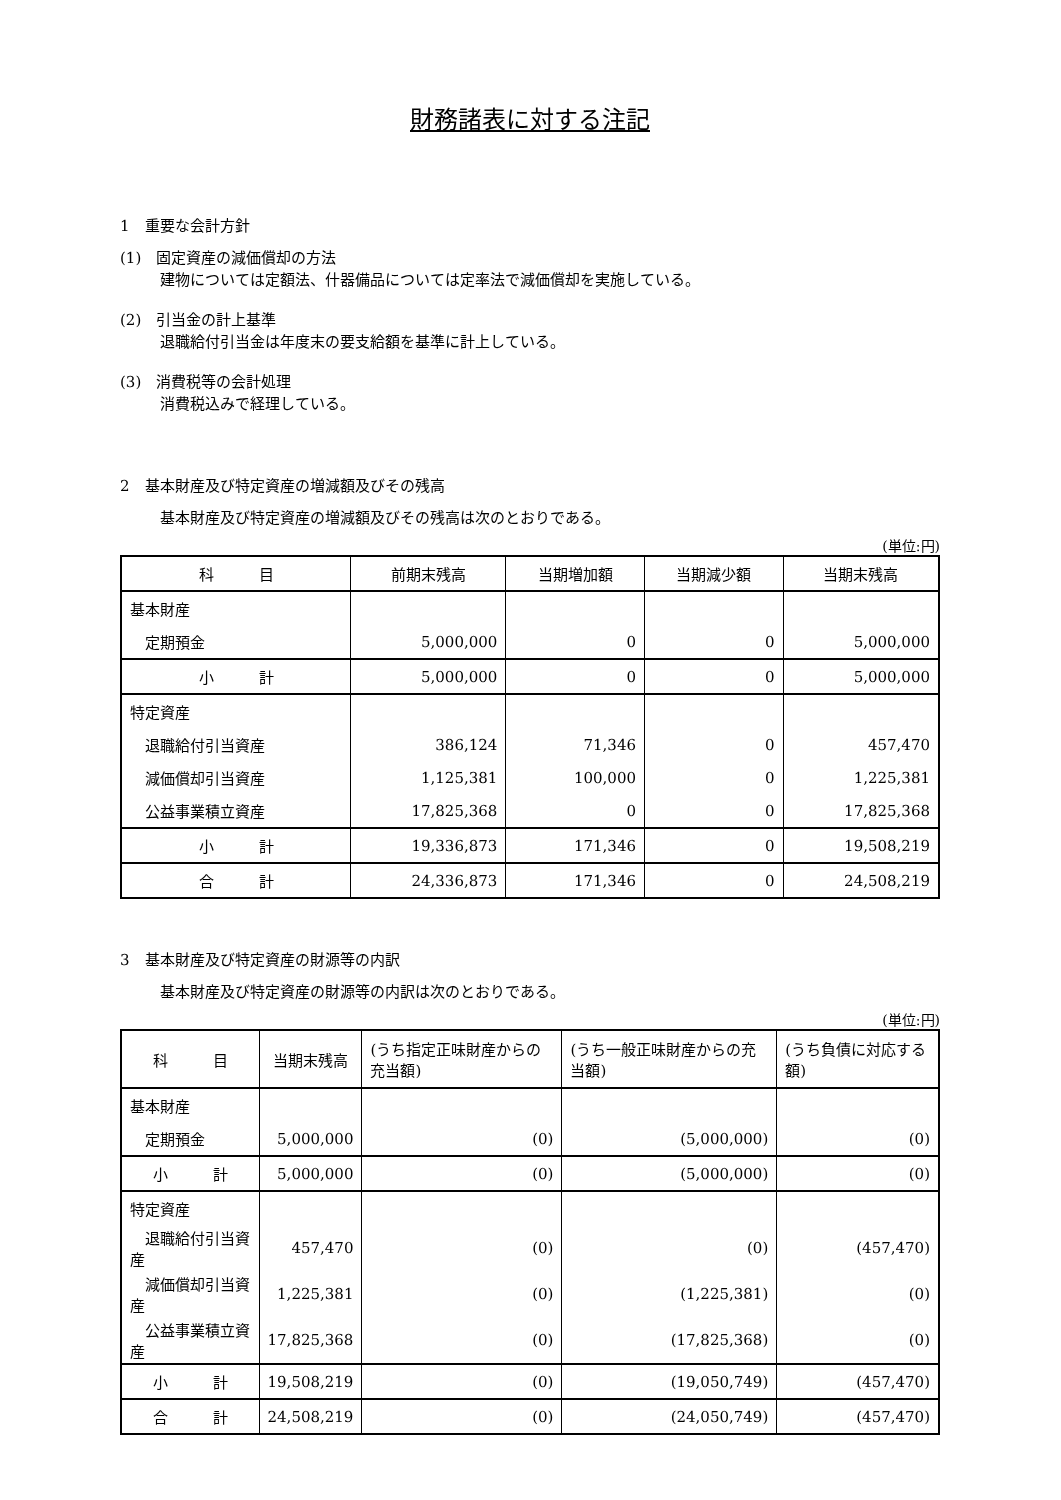財務諸表に対する注記
1　重要な会計方針
(1)　固定資産の減価償却の方法
建物については定額法、什器備品については定率法で減価償却を実施している。
(2)　引当金の計上基準
退職給付引当金は年度末の要支給額を基準に計上している。
(3)　消費税等の会計処理
消費税込みで経理している。
2　基本財産及び特定資産の増減額及びその残高
基本財産及び特定資産の増減額及びその残高は次のとおりである。
(単位:円)
| 科 目 | 前期末残高 | 当期増加額 | 当期減少額 | 当期末残高 |
| --- | --- | --- | --- | --- |
| 基本財産 | | | | |
| 定期預金 | 5,000,000 | 0 | 0 | 5,000,000 |
| 小 計 | 5,000,000 | 0 | 0 | 5,000,000 |
| 特定資産 | | | | |
| 退職給付引当資産 | 386,124 | 71,346 | 0 | 457,470 |
| 減価償却引当資産 | 1,125,381 | 100,000 | 0 | 1,225,381 |
| 公益事業積立資産 | 17,825,368 | 0 | 0 | 17,825,368 |
| 小 計 | 19,336,873 | 171,346 | 0 | 19,508,219 |
| 合 計 | 24,336,873 | 171,346 | 0 | 24,508,219 |
3　基本財産及び特定資産の財源等の内訳
基本財産及び特定資産の財源等の内訳は次のとおりである。
(単位:円)
| 科 目 | 当期末残高 | (うち指定正味財産からの充当額) | (うち一般正味財産からの充当額) | (うち負債に対応する額) |
| --- | --- | --- | --- | --- |
| 基本財産 | | | | |
| 定期預金 | 5,000,000 | (0) | (5,000,000) | (0) |
| 小 計 | 5,000,000 | (0) | (5,000,000) | (0) |
| 特定資産 | | | | |
| 退職給付引当資産 | 457,470 | (0) | (0) | (457,470) |
| 減価償却引当資産 | 1,225,381 | (0) | (1,225,381) | (0) |
| 公益事業積立資産 | 17,825,368 | (0) | (17,825,368) | (0) |
| 小 計 | 19,508,219 | (0) | (19,050,749) | (457,470) |
| 合 計 | 24,508,219 | (0) | (24,050,749) | (457,470) |